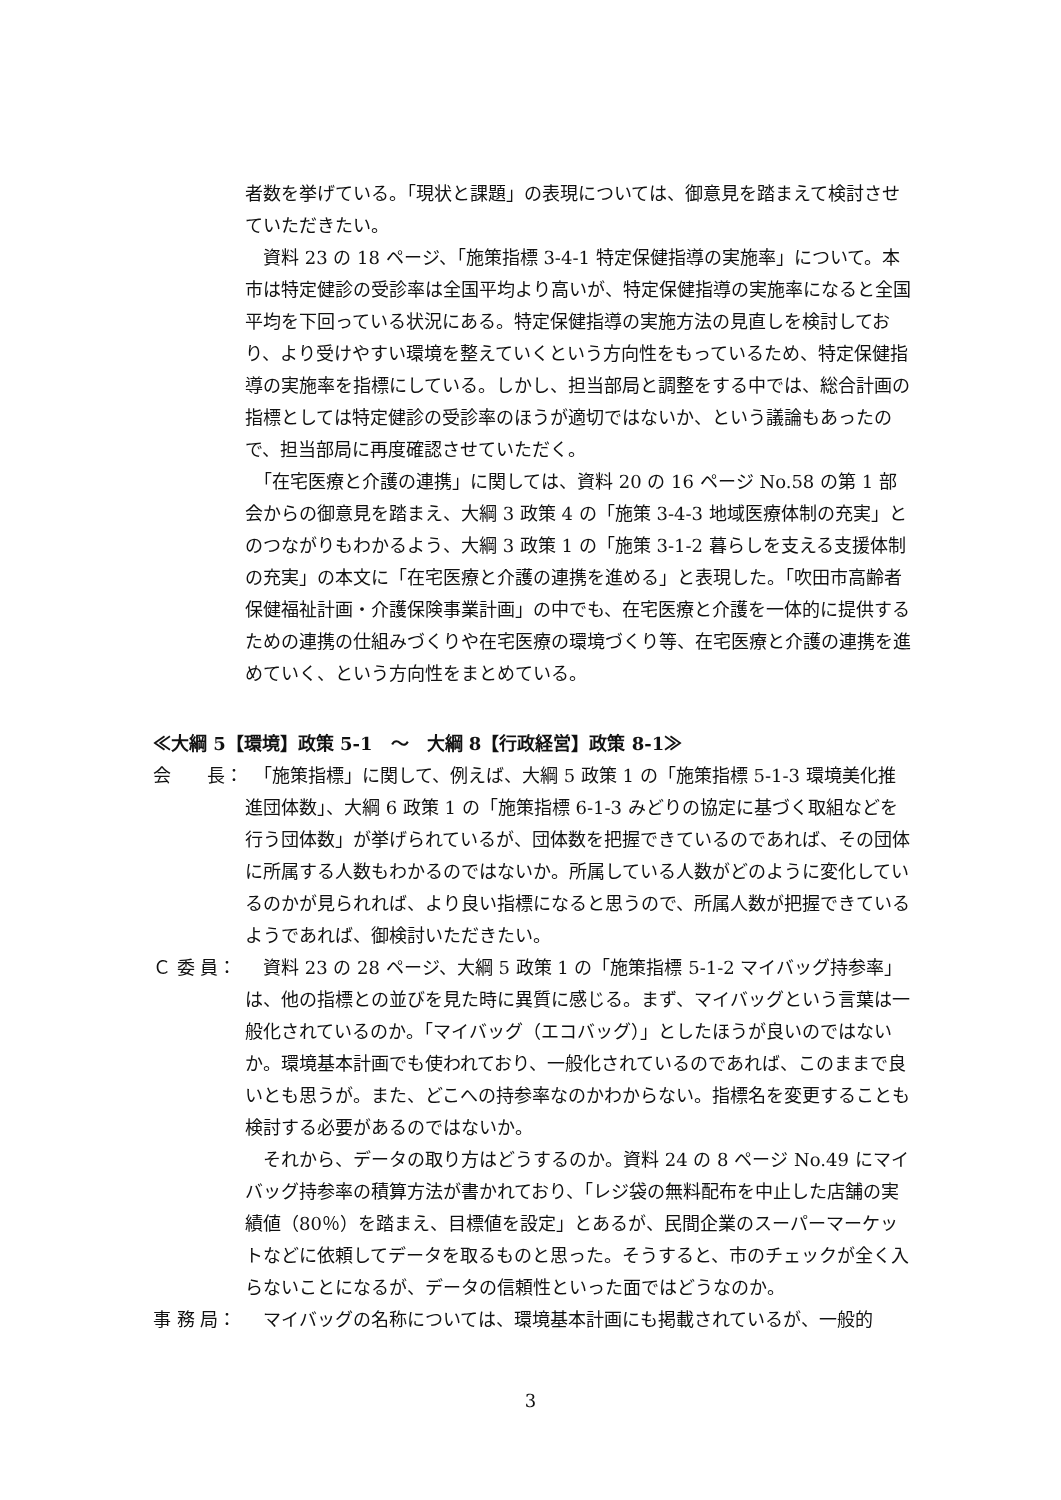者数を挙げている。「現状と課題」の表現については、御意見を踏まえて検討させていただきたい。
　資料 23 の 18 ページ、「施策指標 3-4-1 特定保健指導の実施率」について。本市は特定健診の受診率は全国平均より高いが、特定保健指導の実施率になると全国平均を下回っている状況にある。特定保健指導の実施方法の見直しを検討しており、より受けやすい環境を整えていくという方向性をもっているため、特定保健指導の実施率を指標にしている。しかし、担当部局と調整をする中では、総合計画の指標としては特定健診の受診率のほうが適切ではないか、という議論もあったので、担当部局に再度確認させていただく。
　「在宅医療と介護の連携」に関しては、資料 20 の 16 ページ No.58 の第 1 部会からの御意見を踏まえ、大綱 3 政策 4 の「施策 3-4-3 地域医療体制の充実」とのつながりもわかるよう、大綱 3 政策 1 の「施策 3-1-2 暮らしを支える支援体制の充実」の本文に「在宅医療と介護の連携を進める」と表現した。「吹田市高齢者保健福祉計画・介護保険事業計画」の中でも、在宅医療と介護を一体的に提供するための連携の仕組みづくりや在宅医療の環境づくり等、在宅医療と介護の連携を進めていく、という方向性をまとめている。
≪大綱 5【環境】政策 5-1　～　大綱 8【行政経営】政策 8-1≫
会　　長： 　「施策指標」に関して、例えば、大綱 5 政策 1 の「施策指標 5-1-3 環境美化推進団体数」、大綱 6 政策 1 の「施策指標 6-1-3 みどりの協定に基づく取組などを行う団体数」が挙げられているが、団体数を把握できているのであれば、その団体に所属する人数もわかるのではないか。所属している人数がどのように変化しているのかが見られれば、より良い指標になると思うので、所属人数が把握できているようであれば、御検討いただきたい。
Ｃ 委 員：
　資料 23 の 28 ページ、大綱 5 政策 1 の「施策指標 5-1-2 マイバッグ持参率」は、他の指標との並びを見た時に異質に感じる。まず、マイバッグという言葉は一般化されているのか。「マイバッグ（エコバッグ）」としたほうが良いのではないか。環境基本計画でも使われており、一般化されているのであれば、このままで良いとも思うが。また、どこへの持参率なのかわからない。指標名を変更することも検討する必要があるのではないか。
　それから、データの取り方はどうするのか。資料 24 の 8 ページ No.49 にマイバッグ持参率の積算方法が書かれており、「レジ袋の無料配布を中止した店舗の実績値（80％）を踏まえ、目標値を設定」とあるが、民間企業のスーパーマーケットなどに依頼してデータを取るものと思った。そうすると、市のチェックが全く入らないことになるが、データの信頼性といった面ではどうなのか。
事 務 局：
　マイバッグの名称については、環境基本計画にも掲載されているが、一般的
3